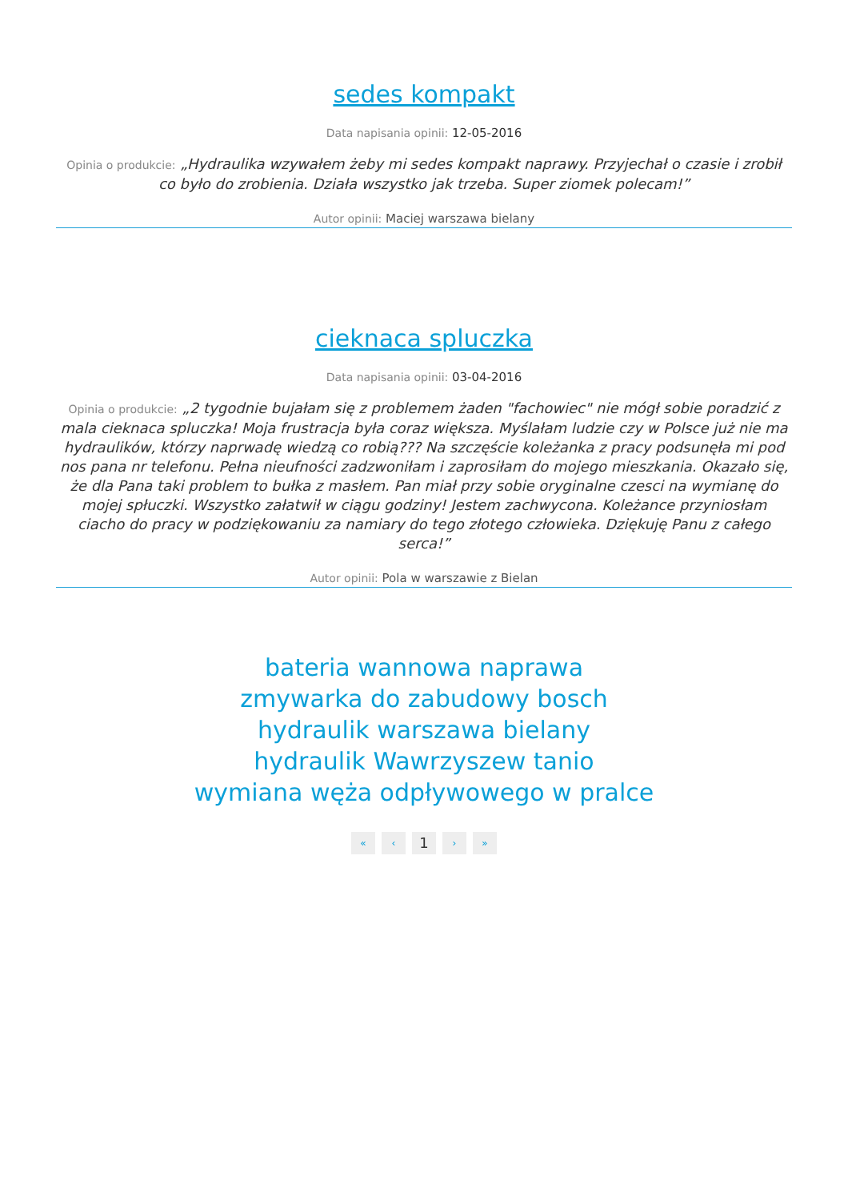sedes kompakt
Data napisania opinii: 12-05-2016
Opinia o produkcie: „Hydraulika wzywałem żeby mi sedes kompakt naprawy. Przyjechał o czasie i zrobił co było do zrobienia. Działa wszystko jak trzeba. Super ziomek polecam!”
Autor opinii: Maciej warszawa bielany
cieknaca spluczka
Data napisania opinii: 03-04-2016
Opinia o produkcie: „2 tygodnie bujałam się z problemem żaden "fachowiec" nie mógł sobie poradzić z mala cieknaca spluczka! Moja frustracja była coraz większa. Myślałam ludzie czy w Polsce już nie ma hydraulików, którzy naprwadę wiedzą co robią??? Na szczęście koleżanka z pracy podsunęła mi pod nos pana nr telefonu. Pełna nieufności zadzwoniłam i zaprosiłam do mojego mieszkania. Okazało się, że dla Pana taki problem to bułka z masłem. Pan miał przy sobie oryginalne czesci na wymianę do mojej spłuczki. Wszystko załatwił w ciągu godziny! Jestem zachwycona. Koleżance przyniosłam ciacho do pracy w podziękowaniu za namiary do tego złotego człowieka. Dziękuję Panu z całego serca!”
Autor opinii: Pola w warszawie z Bielan
bateria wannowa naprawa
zmywarka do zabudowy bosch
hydraulik warszawa bielany
hydraulik Wawrzyszew tanio
wymiana węża odpływowego w pralce
« ‹ 1 › »